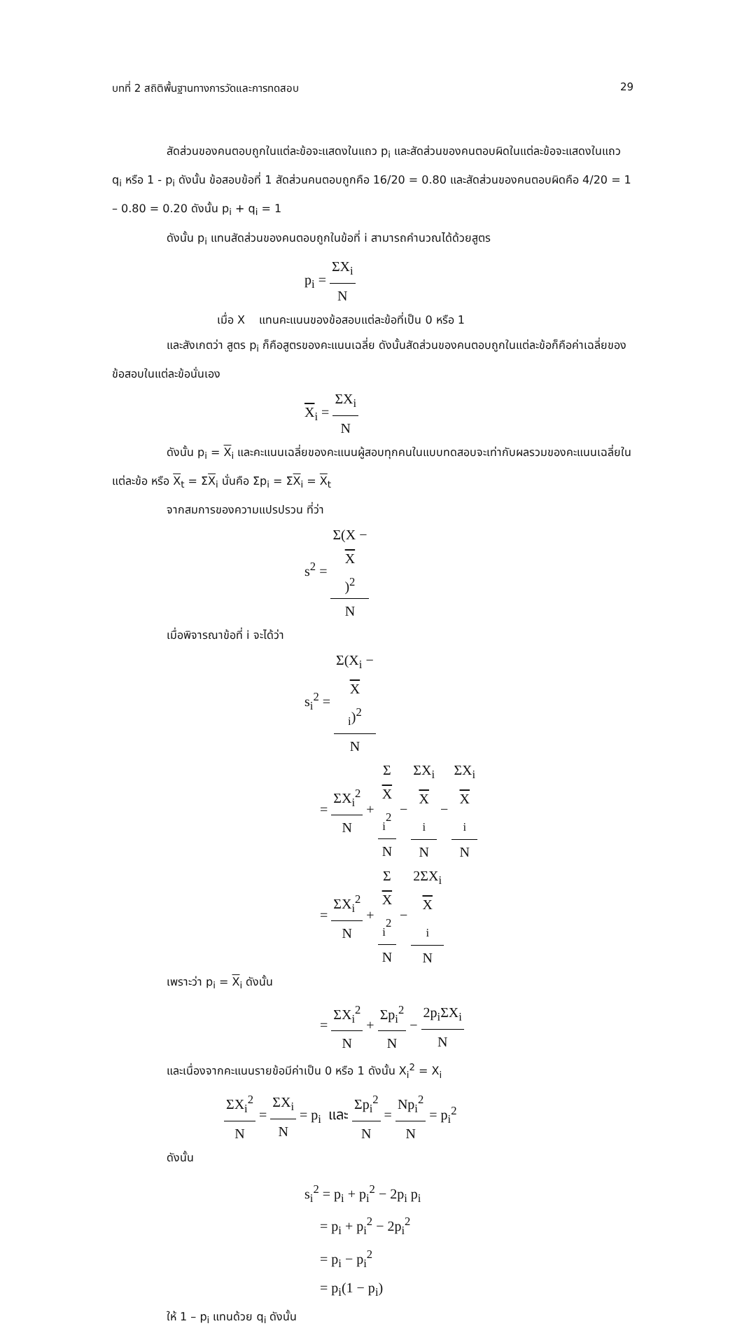บทที่ 2 สถิติพื้นฐานทางการวัดและการทดสอบ 29
สัดส่วนของคนตอบถูกในแต่ละข้อจะแสดงในแถว p<sub>i</sub> และสัดส่วนของคนตอบผิดในแต่ละข้อจะแสดงในแถว q<sub>i</sub> หรือ 1 - p<sub>i</sub> ดังนั้น ข้อสอบข้อที่ 1 สัดส่วนคนตอบถูกคือ 16/20 = 0.80 และสัดส่วนของคนตอบผิดคือ 4/20 = 1 – 0.80 = 0.20 ดังนั้น p<sub>i</sub> + q<sub>i</sub> = 1
ดังนั้น p<sub>i</sub> แทนสัดส่วนของคนตอบถูกในข้อที่ i สามารถคำนวณได้ด้วยสูตร
p<sub>i</sub> = ΣX<sub>i</sub> N
เมื่อ X แทนคะแนนของข้อสอบแต่ละข้อที่เป็น 0 หรือ 1
และสังเกตว่า สูตร p<sub>i</sub> ก็คือสูตรของคะแนนเฉลี่ย ดังนั้นสัดส่วนของคนตอบถูกในแต่ละข้อก็คือค่าเฉลี่ยของข้อสอบในแต่ละข้อนั่นเอง
X<sub>i</sub> = ΣX<sub>i</sub> N
ดังนั้น p<sub>i</sub> = X<sub>i</sub> และคะแนนเฉลี่ยของคะแนนผู้สอบทุกคนในแบบทดสอบจะเท่ากับผลรวมของคะแนนเฉลี่ยในแต่ละข้อ หรือ X<sub>t</sub> = ΣX<sub>i</sub> นั่นคือ Σp<sub>i</sub> = ΣX<sub>i</sub> = X<sub>t</sub>
จากสมการของความแปรปรวน ที่ว่า
s<sup>2</sup> = Σ(X −
X)<sup>2</sup> N
เมื่อพิจารณาข้อที่ i จะได้ว่า
s<sub>i</sub><sup>2</sup> = Σ(X<sub>i</sub> −
X
<sub>i</sub>)<sup>2</sup> N
= ΣX<sub>i</sub><sup>2</sup> N + Σ
X
<sub>i</sub><sup>2</sup> N − ΣX<sub>i</sub>
X
<sub>i</sub> N − ΣX<sub>i</sub>
X
<sub>i</sub> N
= ΣX<sub>i</sub><sup>2</sup> N + Σ
X
<sub>i</sub><sup>2</sup> N − 2ΣX<sub>i</sub>
X
<sub>i</sub> N
เพราะว่า p<sub>i</sub> = X<sub>i</sub> ดังนั้น
= ΣX<sub>i</sub><sup>2</sup> N + Σp<sub>i</sub><sup>2</sup> N − 2p<sub>i</sub>ΣX<sub>i</sub> N
และเนื่องจากคะแนนรายข้อมีค่าเป็น 0 หรือ 1 ดังนั้น X<sub>i</sub><sup>2</sup> = X<sub>i</sub>
ΣX<sub>i</sub><sup>2</sup> N = ΣX<sub>i</sub> N = p<sub>i</sub> และ Σp<sub>i</sub><sup>2</sup> N = Np<sub>i</sub><sup>2</sup> N = p<sub>i</sub><sup>2</sup>
ดังนั้น
s<sub>i</sub><sup>2</sup> = p<sub>i</sub> + p<sub>i</sub><sup>2</sup> − 2p<sub>i</sub> p<sub>i</sub>
= p<sub>i</sub> + p<sub>i</sub><sup>2</sup> − 2p<sub>i</sub><sup>2</sup>
= p<sub>i</sub> − p<sub>i</sub><sup>2</sup>
= p<sub>i</sub>(1 − p<sub>i</sub>)
ให้ 1 – p<sub>i</sub> แทนด้วย q<sub>i</sub> ดังนั้น